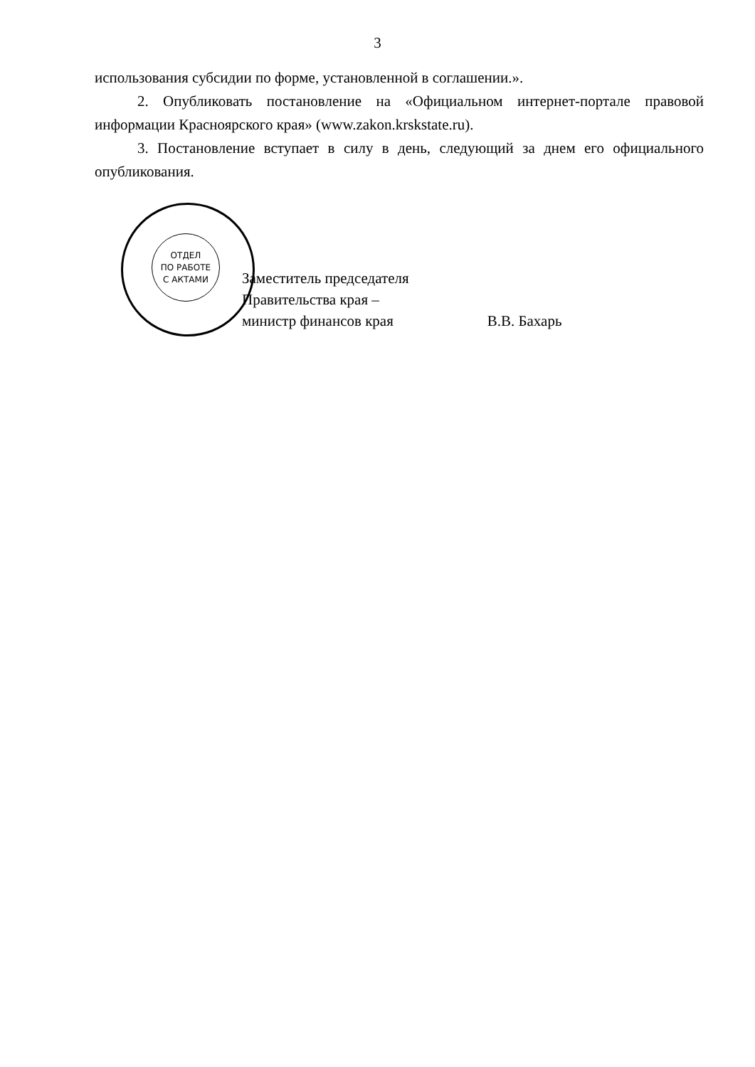3
использования субсидии по форме, установленной в соглашении.».
2. Опубликовать постановление на «Официальном интернет-портале правовой информации Красноярского края» (www.zakon.krskstate.ru).
3. Постановление вступает в силу в день, следующий за днем его официального опубликования.
ОТДЕЛ
ПО РАБОТЕ
С АКТАМИ
Заместитель председателя
Правительства края –
министр финансов края
В.В. Бахарь